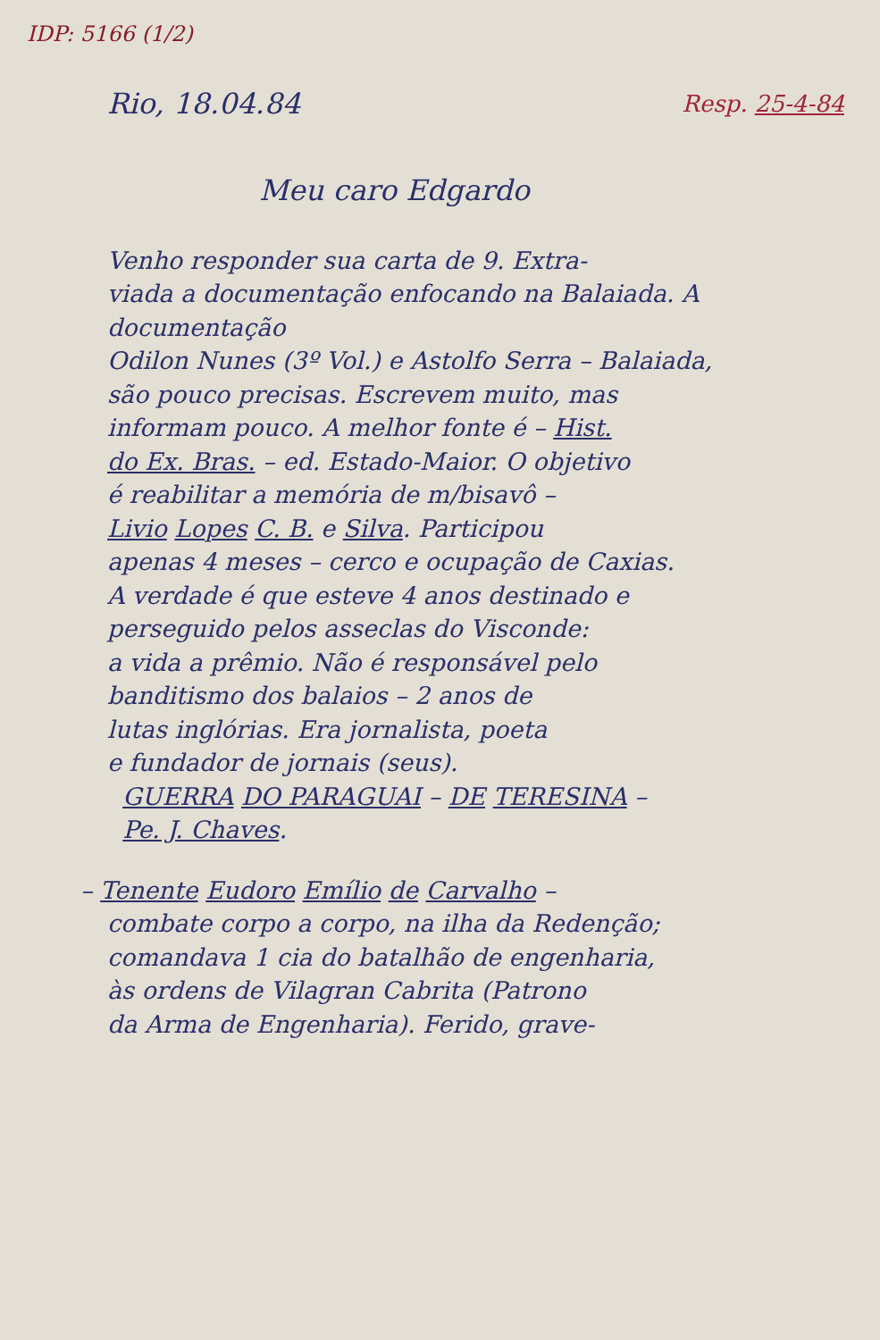IDP: 5166 (1/2)
Rio, 18.04.84 Resp. 25-4-84
Meu caro Edgardo
Venho responder sua carta de 9. Extra-
viada a documentação enfocando na Balaiada. A documentação
Odilon Nunes (3º Vol.) e Astolfo Serra – Balaiada,
são pouco precisas. Escrevem muito, mas
informam pouco. A melhor fonte é – Hist.
do Ex. Bras. – ed. Estado-Maior. O objetivo
é reabilitar a memória de m/bisavô –
Livio Lopes C. B. e Silva. Participou
apenas 4 meses – cerco e ocupação de Caxias.
A verdade é que esteve 4 anos destinado e
perseguido pelos asseclas do Visconde:
a vida a prêmio. Não é responsável pelo
banditismo dos balaios – 2 anos de
lutas inglórias. Era jornalista, poeta
e fundador de jornais (seus).
GUERRA DO PARAGUAI – DE TERESINA –
Pe. J. Chaves.
– Tenente Eudoro Emílio de Carvalho –
combate corpo a corpo, na ilha da Redenção;
comandava 1 cia do batalhão de engenharia,
às ordens de Vilagran Cabrita (Patrono
da Arma de Engenharia). Ferido, grave-